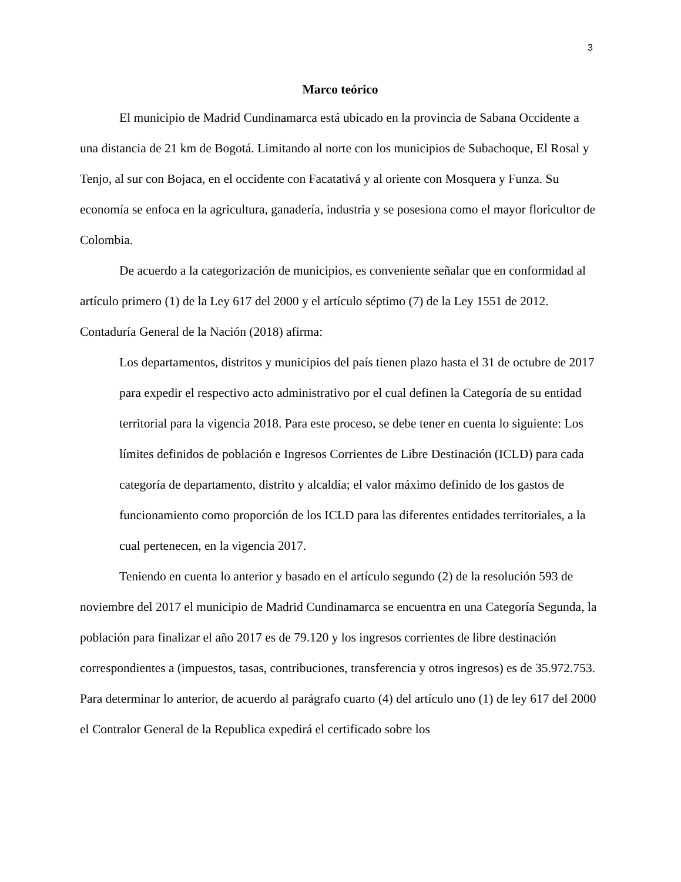3
Marco teórico
El municipio de Madrid Cundinamarca está ubicado en la provincia de Sabana Occidente a una distancia de 21 km de Bogotá. Limitando al norte con los municipios de Subachoque, El Rosal y Tenjo, al sur con Bojaca, en el occidente con Facatativá y al oriente con Mosquera y Funza. Su economía se enfoca en la agricultura, ganadería, industria y se posesiona como el mayor floricultor de Colombia.
De acuerdo a la categorización de municipios, es conveniente señalar que en conformidad al artículo primero (1) de la Ley 617 del 2000 y el artículo séptimo (7) de la Ley 1551 de 2012. Contaduría General de la Nación (2018) afirma:
Los departamentos, distritos y municipios del país tienen plazo hasta el 31 de octubre de 2017 para expedir el respectivo acto administrativo por el cual definen la Categoría de su entidad territorial para la vigencia 2018. Para este proceso, se debe tener en cuenta lo siguiente: Los límites definidos de población e Ingresos Corrientes de Libre Destinación (ICLD) para cada categoría de departamento, distrito y alcaldía; el valor máximo definido de los gastos de funcionamiento como proporción de los ICLD para las diferentes entidades territoriales, a la cual pertenecen, en la vigencia 2017.
Teniendo en cuenta lo anterior y basado en el artículo segundo (2) de la resolución 593 de noviembre del 2017 el municipio de Madrid Cundinamarca se encuentra en una Categoría Segunda, la población para finalizar el año 2017 es de 79.120 y los ingresos corrientes de libre destinación correspondientes a (impuestos, tasas, contribuciones, transferencia y otros ingresos) es de 35.972.753. Para determinar lo anterior, de acuerdo al parágrafo cuarto (4) del artículo uno (1) de ley 617 del 2000 el Contralor General de la Republica expedirá el certificado sobre los